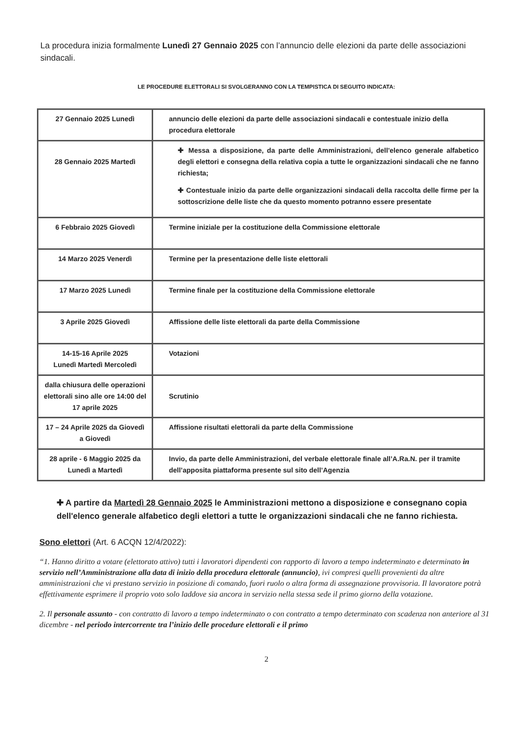La procedura inizia formalmente Lunedì 27 Gennaio 2025 con l’annuncio delle elezioni da parte delle associazioni sindacali.
LE PROCEDURE ELETTORALI SI SVOLGERANNO CON LA TEMPISTICA DI SEGUITO INDICATA:
| 27 Gennaio 2025 Lunedì | annuncio delle elezioni da parte delle associazioni sindacali e contestuale inizio della procedura elettorale |
| 28 Gennaio 2025 Martedì | ✚ Messa a disposizione, da parte delle Amministrazioni, dell'elenco generale alfabetico degli elettori e consegna della relativa copia a tutte le organizzazioni sindacali che ne fanno richiesta; ✚ Contestuale inizio da parte delle organizzazioni sindacali della raccolta delle firme per la sottoscrizione delle liste che da questo momento potranno essere presentate |
| 6 Febbraio 2025 Giovedì | Termine iniziale per la costituzione della Commissione elettorale |
| 14 Marzo 2025 Venerdì | Termine per la presentazione delle liste elettorali |
| 17 Marzo 2025 Lunedì | Termine finale per la costituzione della Commissione elettorale |
| 3 Aprile 2025 Giovedì | Affissione delle liste elettorali da parte della Commissione |
| 14-15-16 Aprile 2025 Lunedì Martedì Mercoledì | Votazioni |
| dalla chiusura delle operazioni elettorali sino alle ore 14:00 del 17 aprile 2025 | Scrutinio |
| 17 – 24 Aprile 2025 da Giovedì a Giovedì | Affissione risultati elettorali da parte della Commissione |
| 28 aprile - 6 Maggio 2025 da Lunedì a Martedì | Invio, da parte delle Amministrazioni, del verbale elettorale finale all’A.Ra.N. per il tramite dell’apposita piattaforma presente sul sito dell’Agenzia |
✚ A partire da Martedì 28 Gennaio 2025 le Amministrazioni mettono a disposizione e consegnano copia dell'elenco generale alfabetico degli elettori a tutte le organizzazioni sindacali che ne fanno richiesta.
Sono elettori (Art. 6 ACQN 12/4/2022):
“1. Hanno diritto a votare (elettorato attivo) tutti i lavoratori dipendenti con rapporto di lavoro a tempo indeterminato e determinato in servizio nell’Amministrazione alla data di inizio della procedura elettorale (annuncio), ivi compresi quelli provenienti da altre amministrazioni che vi prestano servizio in posizione di comando, fuori ruolo o altra forma di assegnazione provvisoria. Il lavoratore potrà effettivamente esprimere il proprio voto solo laddove sia ancora in servizio nella stessa sede il primo giorno della votazione.
2. Il personale assunto - con contratto di lavoro a tempo indeterminato o con contratto a tempo determinato con scadenza non anteriore al 31 dicembre - nel periodo intercorrente tra l’inizio delle procedure elettorali e il primo
2